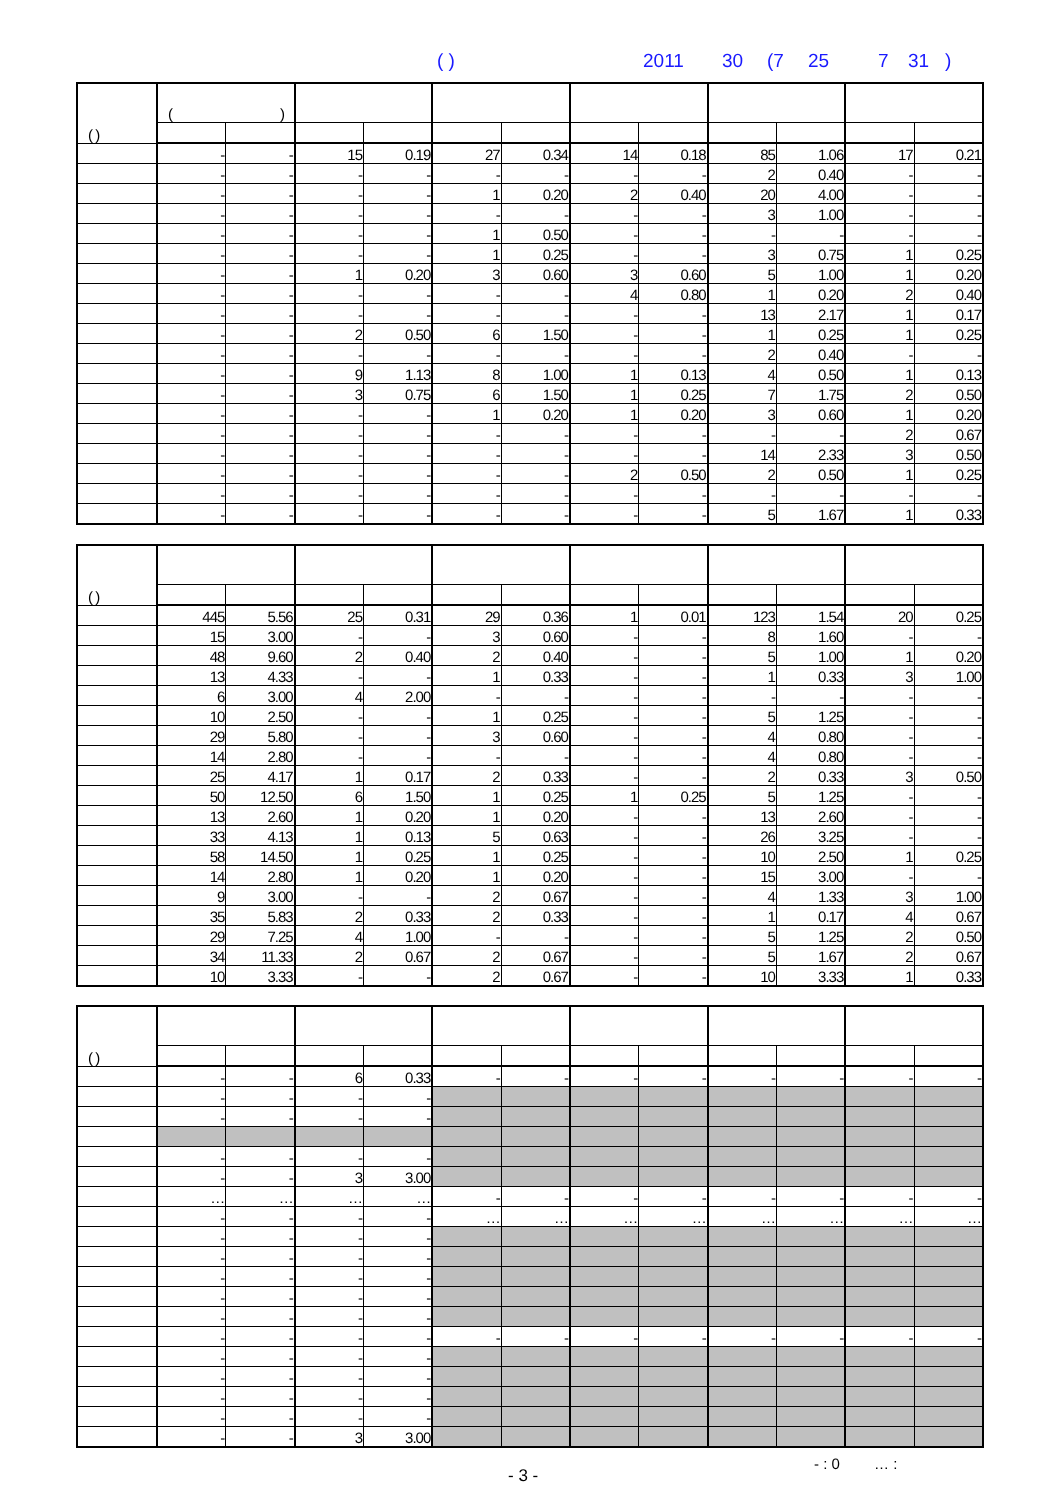( ) 2011 30 (7 25 7 31)
| ( ) | ( ) | | | | | | | | | | | |
| --- | --- | --- | --- | --- | --- | --- | --- | --- | --- | --- | --- | --- |
| | - | - | 15 | 0.19 | 27 | 0.34 | 14 | 0.18 | 85 | 1.06 | 17 | 0.21 |
| | - | - | - | - | - | - | - | - | 2 | 0.40 | - | - |
| | - | - | - | - | 1 | 0.20 | 2 | 0.40 | 20 | 4.00 | - | - |
| | - | - | - | - | - | - | - | - | 3 | 1.00 | - | - |
| | - | - | - | - | 1 | 0.50 | - | - | - | - | - | - |
| | - | - | - | - | 1 | 0.25 | - | - | 3 | 0.75 | 1 | 0.25 |
| | - | - | 1 | 0.20 | 3 | 0.60 | 3 | 0.60 | 5 | 1.00 | 1 | 0.20 |
| | - | - | - | - | - | - | 4 | 0.80 | 1 | 0.20 | 2 | 0.40 |
| | - | - | - | - | - | - | - | - | 13 | 2.17 | 1 | 0.17 |
| | - | - | 2 | 0.50 | 6 | 1.50 | - | - | 1 | 0.25 | 1 | 0.25 |
| | - | - | - | - | - | - | - | - | 2 | 0.40 | - | - |
| | - | - | 9 | 1.13 | 8 | 1.00 | 1 | 0.13 | 4 | 0.50 | 1 | 0.13 |
| | - | - | 3 | 0.75 | 6 | 1.50 | 1 | 0.25 | 7 | 1.75 | 2 | 0.50 |
| | - | - | - | - | 1 | 0.20 | 1 | 0.20 | 3 | 0.60 | 1 | 0.20 |
| | - | - | - | - | - | - | - | - | - | - | 2 | 0.67 |
| | - | - | - | - | - | - | - | - | 14 | 2.33 | 3 | 0.50 |
| | - | - | - | - | - | - | 2 | 0.50 | 2 | 0.50 | 1 | 0.25 |
| | - | - | - | - | - | - | - | - | - | - | - | - |
| | - | - | - | - | - | - | - | - | 5 | 1.67 | 1 | 0.33 |
| ( ) | | | | | | | | | | | | |
| --- | --- | --- | --- | --- | --- | --- | --- | --- | --- | --- | --- | --- |
| | 445 | 5.56 | 25 | 0.31 | 29 | 0.36 | 1 | 0.01 | 123 | 1.54 | 20 | 0.25 |
| | 15 | 3.00 | - | - | 3 | 0.60 | - | - | 8 | 1.60 | - | - |
| | 48 | 9.60 | 2 | 0.40 | 2 | 0.40 | - | - | 5 | 1.00 | 1 | 0.20 |
| | 13 | 4.33 | - | - | 1 | 0.33 | - | - | 1 | 0.33 | 3 | 1.00 |
| | 6 | 3.00 | 4 | 2.00 | - | - | - | - | - | - | - | - |
| | 10 | 2.50 | - | - | 1 | 0.25 | - | - | 5 | 1.25 | - | - |
| | 29 | 5.80 | - | - | 3 | 0.60 | - | - | 4 | 0.80 | - | - |
| | 14 | 2.80 | - | - | - | - | - | - | 4 | 0.80 | - | - |
| | 25 | 4.17 | 1 | 0.17 | 2 | 0.33 | - | - | 2 | 0.33 | 3 | 0.50 |
| | 50 | 12.50 | 6 | 1.50 | 1 | 0.25 | 1 | 0.25 | 5 | 1.25 | - | - |
| | 13 | 2.60 | 1 | 0.20 | 1 | 0.20 | - | - | 13 | 2.60 | - | - |
| | 33 | 4.13 | 1 | 0.13 | 5 | 0.63 | - | - | 26 | 3.25 | - | - |
| | 58 | 14.50 | 1 | 0.25 | 1 | 0.25 | - | - | 10 | 2.50 | 1 | 0.25 |
| | 14 | 2.80 | 1 | 0.20 | 1 | 0.20 | - | - | 15 | 3.00 | - | - |
| | 9 | 3.00 | - | - | 2 | 0.67 | - | - | 4 | 1.33 | 3 | 1.00 |
| | 35 | 5.83 | 2 | 0.33 | 2 | 0.33 | - | - | 1 | 0.17 | 4 | 0.67 |
| | 29 | 7.25 | 4 | 1.00 | - | - | - | - | 5 | 1.25 | 2 | 0.50 |
| | 34 | 11.33 | 2 | 0.67 | 2 | 0.67 | - | - | 5 | 1.67 | 2 | 0.67 |
| | 10 | 3.33 | - | - | 2 | 0.67 | - | - | 10 | 3.33 | 1 | 0.33 |
| ( ) | | | | | | | | | | | | |
| --- | --- | --- | --- | --- | --- | --- | --- | --- | --- | --- | --- | --- |
| | - | - | 6 | 0.33 | - | - | - | - | - | - | - | - |
| | - | - | - | - | | | | | | | | |
| | - | - | - | - | | | | | | | | |
| | - | - | - | - | | | | | | | | |
| | - | - | 3 | 3.00 | | | | | | | | |
| | … | … | … | … | - | - | - | - | - | - | - | - |
| | - | - | - | - | … | … | … | … | … | … | … | … |
| | - | - | - | - | | | | | | | | |
| | - | - | - | - | | | | | | | | |
| | - | - | - | - | | | | | | | | |
| | - | - | - | - | | | | | | | | |
| | - | - | - | - | | | | | | | | |
| | - | - | - | - | - | - | - | - | - | - | - | - |
| | - | - | - | - | | | | | | | | |
| | - | - | - | - | | | | | | | | |
| | - | - | - | - | | | | | | | | |
| | - | - | - | - | | | | | | | | |
| | - | - | 3 | 3.00 | | | | | | | | |
- : 0 … :
- 3 -